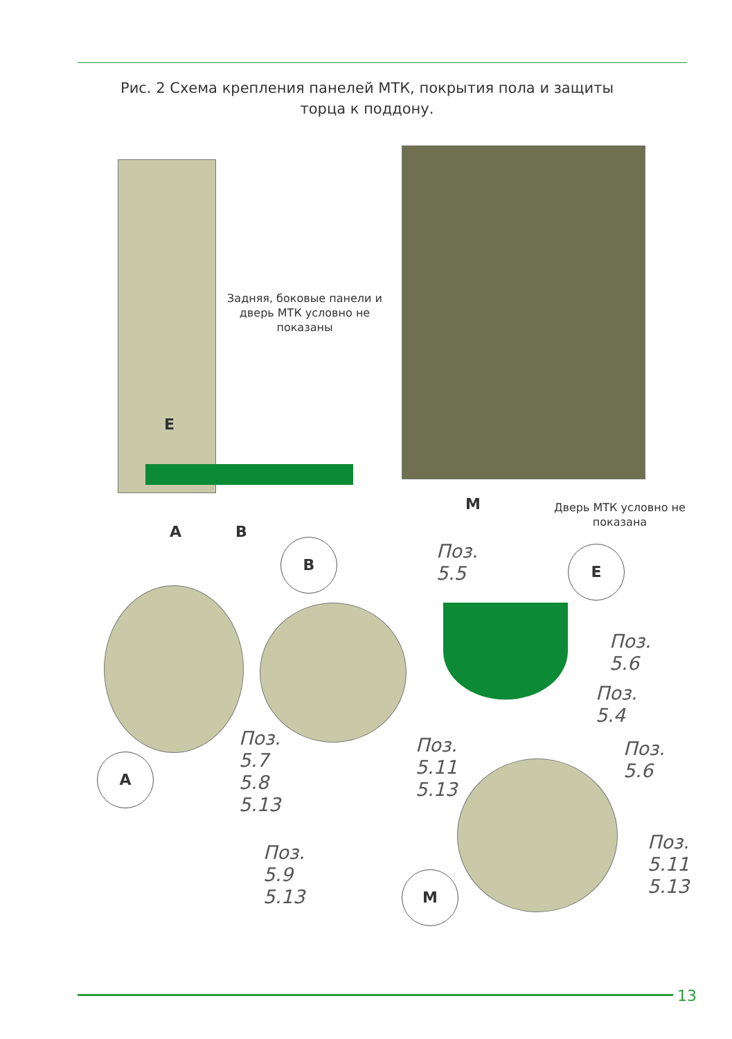Рис. 2 Схема крепления панелей МТК, покрытия пола и защиты торца к поддону.
Задняя, боковые панели и дверь МТК условно не показаны
E
A B
M
Дверь МТК условно не показана
B
Поз.
5.5
E
Поз.
5.6
Поз.
5.4
Поз.
5.7
5.8
5.13
Поз.
5.11
5.13
Поз.
5.6
A
Поз.
5.9
5.13
Поз.
5.11
5.13
M
13